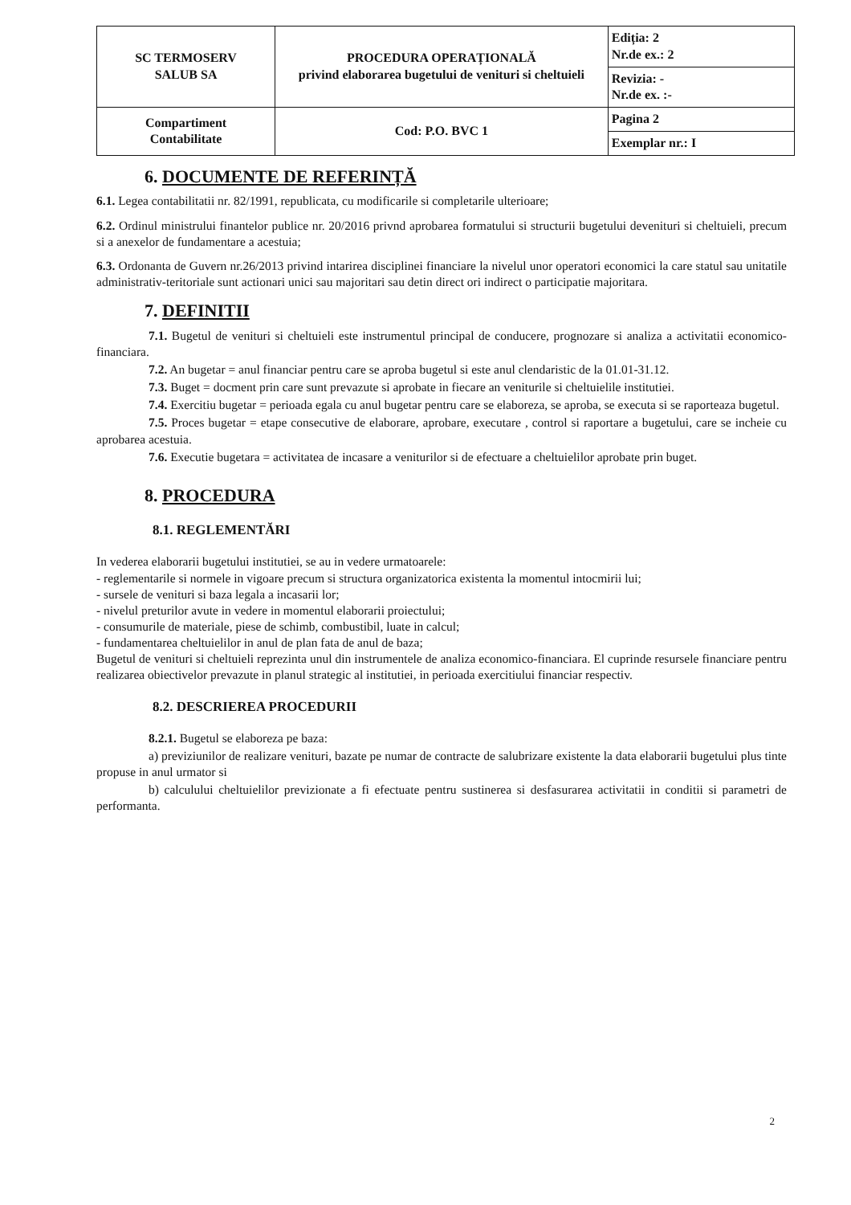| SC TERMOSERV SALUB SA | PROCEDURA OPERAȚIONALĂ privind elaborarea bugetului de venituri si cheltuieli | Ediția: 2 Nr.de ex.: 2 |
| | | Revizia: - Nr.de ex. :- |
| Compartiment Contabilitate | Cod: P.O. BVC 1 | Pagina 2 |
| | | Exemplar nr.: I |
6. DOCUMENTE DE REFERINȚĂ
6.1. Legea contabilitatii nr. 82/1991, republicata, cu modificarile si completarile ulterioare;
6.2. Ordinul ministrului finantelor publice nr. 20/2016 privnd aprobarea formatului si structurii bugetului devenituri si cheltuieli, precum si a anexelor de fundamentare a acestuia;
6.3. Ordonanta de Guvern nr.26/2013 privind intarirea disciplinei financiare la nivelul unor operatori economici la care statul sau unitatile administrativ-teritoriale sunt actionari unici sau majoritari sau detin direct ori indirect o participatie majoritara.
7. DEFINITII
7.1. Bugetul de venituri si cheltuieli este instrumentul principal de conducere, prognozare si analiza a activitatii economico-financiara.
7.2. An bugetar = anul financiar pentru care se aproba bugetul si este anul clendaristic de la 01.01-31.12.
7.3. Buget = docment prin care sunt prevazute si aprobate in fiecare an veniturile si cheltuielile institutiei.
7.4. Exercitiu bugetar = perioada egala cu anul bugetar pentru care se elaboreza, se aproba, se executa si se raporteaza bugetul.
7.5. Proces bugetar = etape consecutive de elaborare, aprobare, executare , control si raportare a bugetului, care se incheie cu aprobarea acestuia.
7.6. Executie bugetara = activitatea de incasare a veniturilor si de efectuare a cheltuielilor aprobate prin buget.
8. PROCEDURA
8.1. REGLEMENTĂRI
In vederea elaborarii bugetului institutiei, se au in vedere urmatoarele:
- reglementarile si normele in vigoare precum si structura organizatorica existenta la momentul intocmirii lui;
- sursele de venituri si baza legala a incasarii lor;
- nivelul preturilor avute in vedere in momentul elaborarii proiectului;
- consumurile de materiale, piese de schimb, combustibil, luate in calcul;
- fundamentarea cheltuielilor in anul de plan fata de anul de baza;
Bugetul de venituri si cheltuieli reprezinta unul din instrumentele de analiza economico-financiara. El cuprinde resursele financiare pentru realizarea obiectivelor prevazute in planul strategic al institutiei, in perioada exercitiului financiar respectiv.
8.2. DESCRIEREA PROCEDURII
8.2.1. Bugetul se elaboreza pe baza:
a) previziunilor de realizare venituri, bazate pe numar de contracte de salubrizare existente la data elaborarii bugetului plus tinte propuse in anul urmator si
b) calculului cheltuielilor previzionate a fi efectuate pentru sustinerea si desfasurarea activitatii in conditii si parametri de performanta.
2